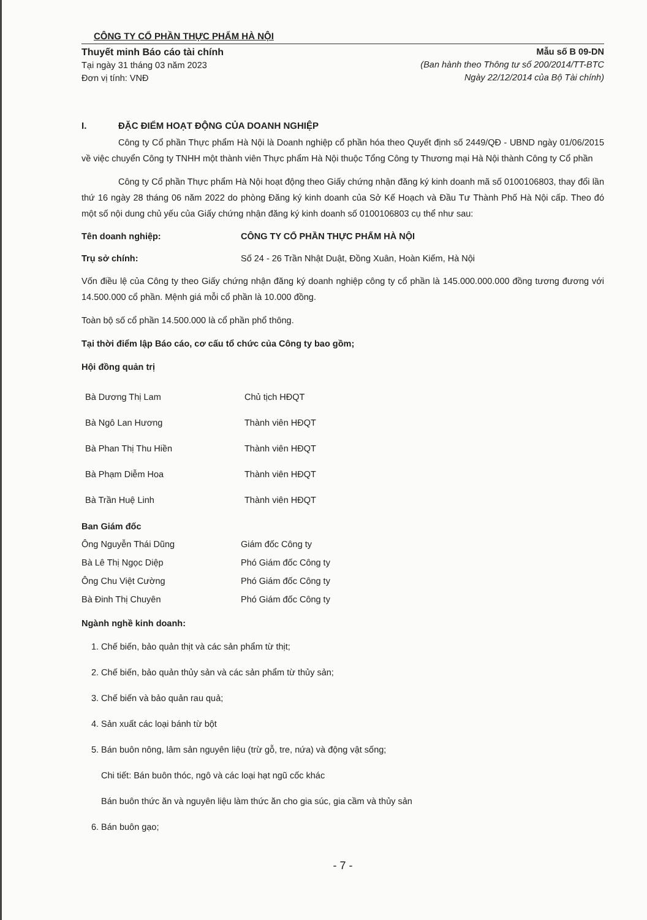CÔNG TY CỔ PHẦN THỰC PHẨM HÀ NỘI
Thuyết minh Báo cáo tài chính
Tại ngày 31 tháng 03 năm 2023
Đơn vị tính: VNĐ
Mẫu số B 09-DN
(Ban hành theo Thông tư số 200/2014/TT-BTC
Ngày 22/12/2014 của Bộ Tài chính)
I. ĐẶC ĐIỂM HOẠT ĐỘNG CỦA DOANH NGHIỆP
Công ty Cổ phần Thực phẩm Hà Nội là Doanh nghiệp cổ phần hóa theo Quyết định số 2449/QĐ - UBND ngày 01/06/2015 về việc chuyển Công ty TNHH một thành viên Thực phẩm Hà Nội thuộc Tổng Công ty Thương mại Hà Nội thành Công ty Cổ phần
Công ty Cổ phần Thực phẩm Hà Nội hoạt động theo Giấy chứng nhận đăng ký kinh doanh mã số 0100106803, thay đổi lần thứ 16 ngày 28 tháng 06 năm 2022 do phòng Đăng ký kinh doanh của Sở Kế Hoạch và Đầu Tư Thành Phố Hà Nội cấp. Theo đó một số nội dung chủ yếu của Giấy chứng nhận đăng ký kinh doanh số 0100106803 cụ thể như sau:
Tên doanh nghiệp: CÔNG TY CỔ PHẦN THỰC PHẨM HÀ NỘI
Trụ sở chính: Số 24 - 26 Trần Nhật Duật, Đồng Xuân, Hoàn Kiếm, Hà Nội
Vốn điều lệ của Công ty theo Giấy chứng nhận đăng ký doanh nghiệp công ty cổ phần là 145.000.000.000 đồng tương đương với 14.500.000 cổ phần. Mệnh giá mỗi cổ phần là 10.000 đồng.
Toàn bộ số cổ phần 14.500.000 là cổ phần phổ thông.
Tại thời điểm lập Báo cáo, cơ cấu tổ chức của Công ty bao gồm;
Hội đồng quản trị
Bà Dương Thị Lam Chủ tịch HĐQT
Bà Ngô Lan Hương Thành viên HĐQT
Bà Phan Thị Thu Hiền Thành viên HĐQT
Bà Phạm Diễm Hoa Thành viên HĐQT
Bà Trần Huệ Linh Thành viên HĐQT
Ban Giám đốc
Ông Nguyễn Thái Dũng Giám đốc Công ty
Bà Lê Thị Ngọc Diệp Phó Giám đốc Công ty
Ông Chu Việt Cường Phó Giám đốc Công ty
Bà Đinh Thị Chuyên Phó Giám đốc Công ty
Ngành nghề kinh doanh:
1. Chế biến, bảo quản thịt và các sản phẩm từ thịt;
2. Chế biến, bảo quản thủy sản và các sản phẩm từ thủy sản;
3. Chế biến và bảo quản rau quả;
4. Sản xuất các loại bánh từ bột
5. Bán buôn nông, lâm sản nguyên liệu (trừ gỗ, tre, nứa) và động vật sống;
Chi tiết: Bán buôn thóc, ngô và các loại hạt ngũ cốc khác
Bán buôn thức ăn và nguyên liệu làm thức ăn cho gia súc, gia cầm và thủy sản
6. Bán buôn gạo;
- 7 -